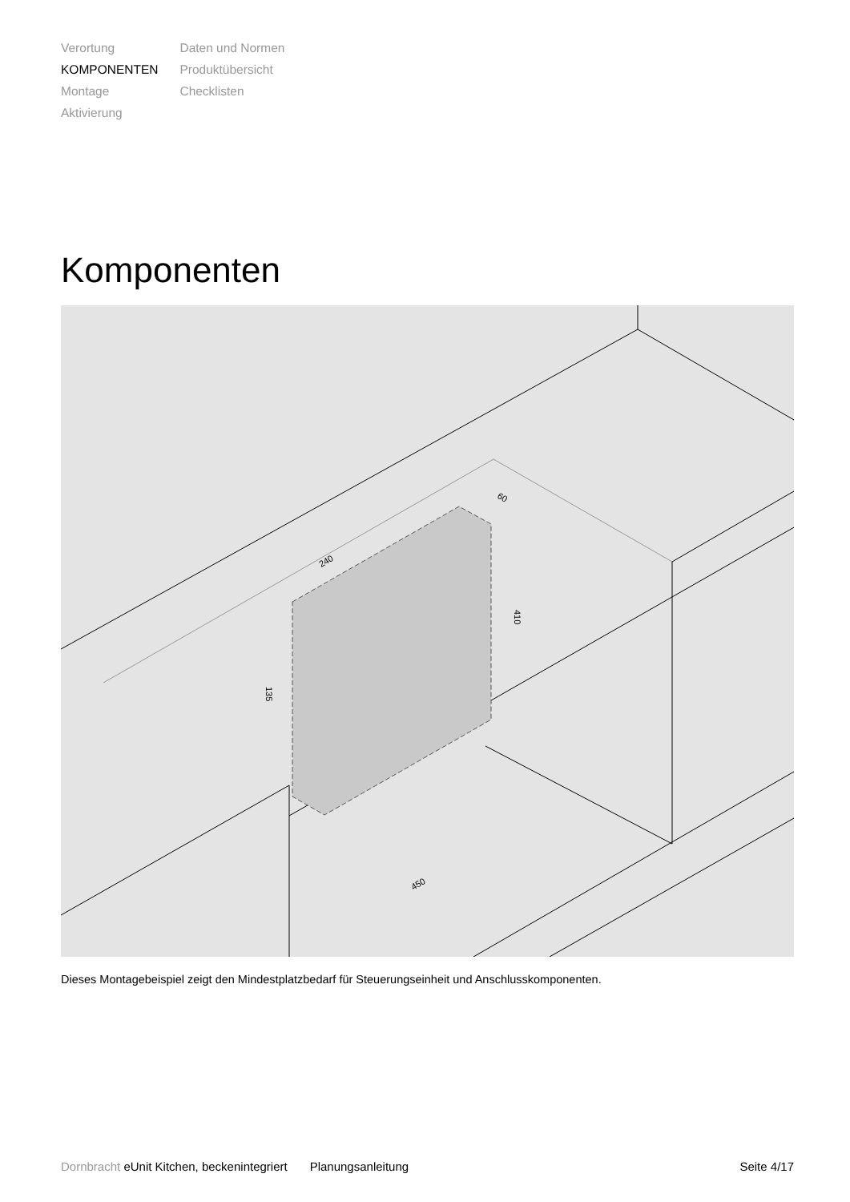Verortung
KOMPONENTEN
Montage
Aktivierung
Daten und Normen
Produktübersicht
Checklisten
Komponenten
240
450
410
135
60
Dieses Montagebeispiel zeigt den Mindestplatzbedarf für Steuerungseinheit und Anschlusskomponenten.
Dornbracht eUnit Kitchen, beckenintegriert Planungsanleitung Seite 4/17